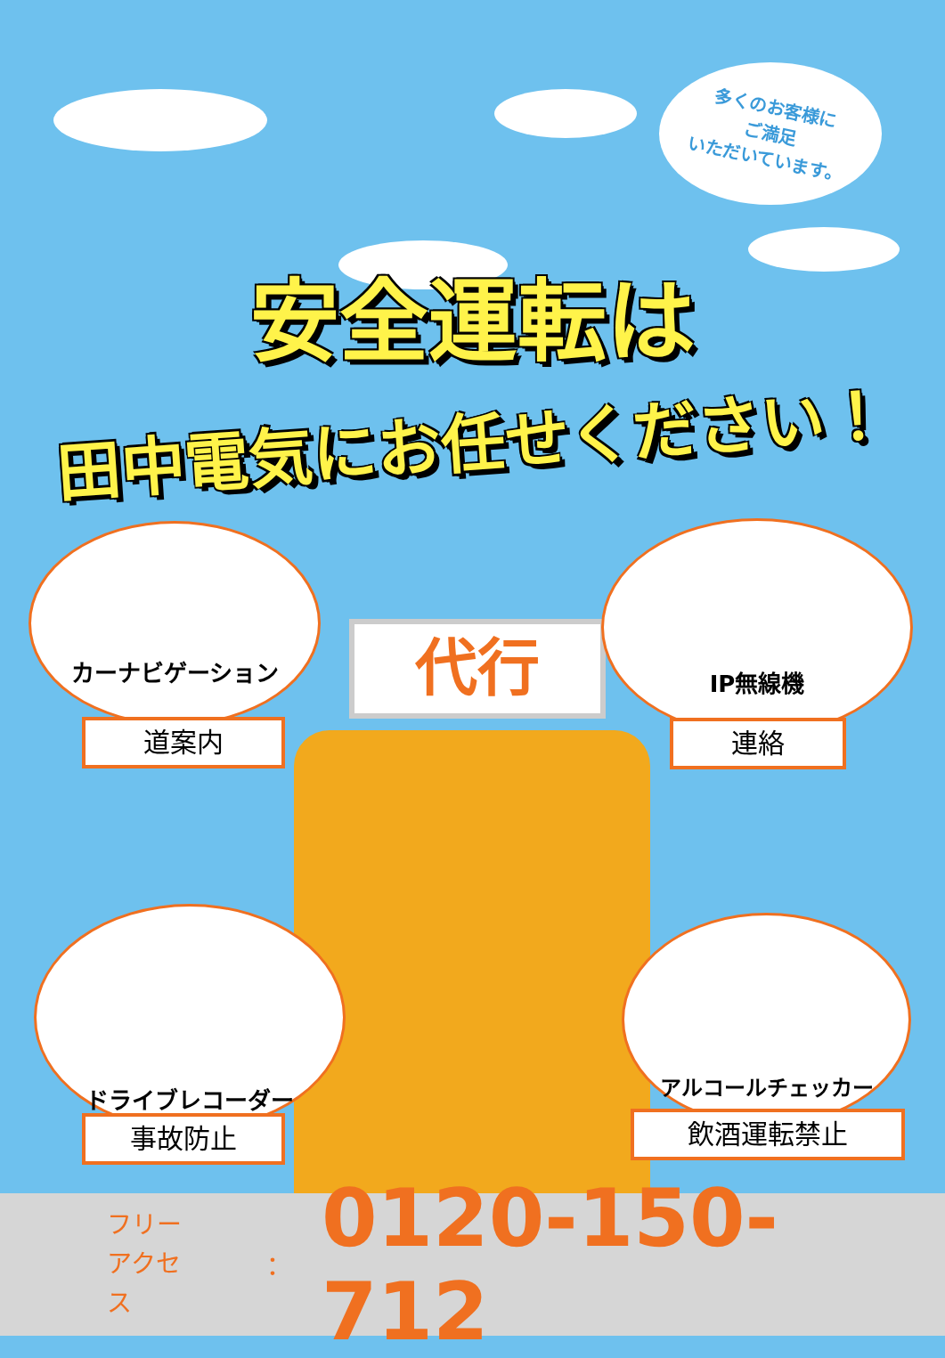多くのお客様に
ご満足
いただいています。
安全運転は
田中電気にお任せください！
代行
カーナビゲーション
道案内
IP無線機
連絡
ドライブレコーダー
事故防止
アルコールチェッカー
飲酒運転禁止
フリー
アクセス
：
0120-150-712